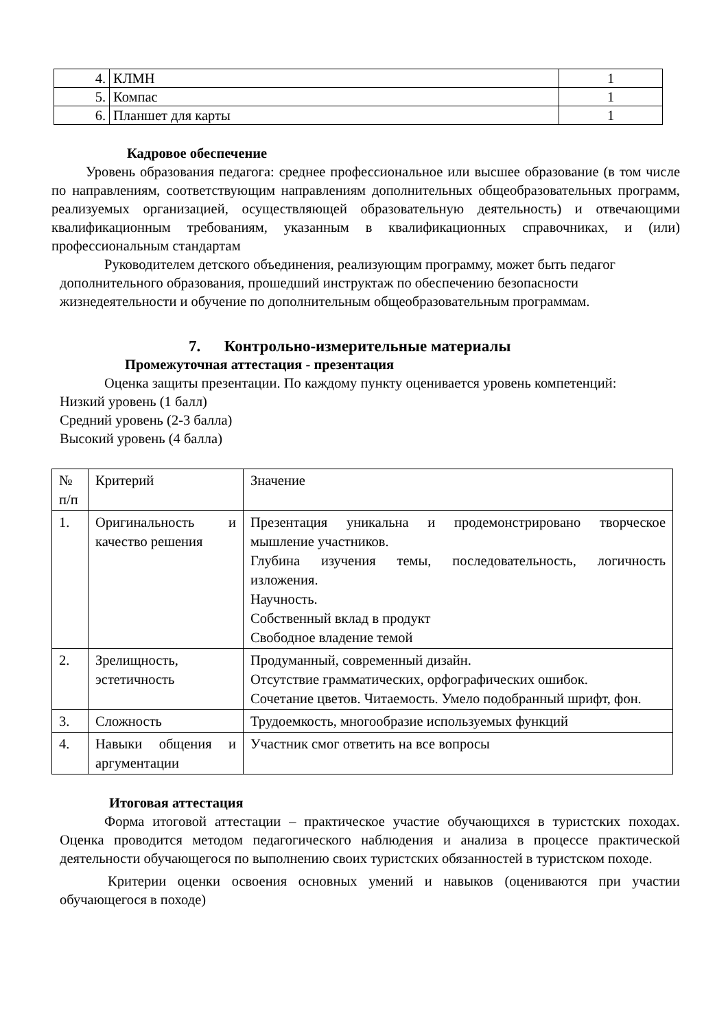| 4. | КЛМН | 1 |
| 5. | Компас | 1 |
| 6. | Планшет для карты | 1 |
Кадровое обеспечение
Уровень образования педагога: среднее профессиональное или высшее образование (в том числе по направлениям, соответствующим направлениям дополнительных общеобразовательных программ, реализуемых организацией, осуществляющей образовательную деятельность) и отвечающими квалификационным требованиям, указанным в квалификационных справочниках, и (или) профессиональным стандартам
Руководителем детского объединения, реализующим программу, может быть педагог дополнительного образования, прошедший инструктаж по обеспечению безопасности жизнедеятельности и обучение по дополнительным общеобразовательным программам.
7. Контрольно-измерительные материалы
Промежуточная аттестация - презентация
Оценка защиты презентации. По каждому пункту оценивается уровень компетенций:
Низкий уровень (1 балл)
Средний уровень (2-3 балла)
Высокий уровень (4 балла)
| № п/п | Критерий | Значение |
| --- | --- | --- |
| 1. | Оригинальность и качество решения | Презентация уникальна и продемонстрировано творческое мышление участников. Глубина изучения темы, последовательность, логичность изложения. Научность. Собственный вклад в продукт Свободное владение темой |
| 2. | Зрелищность, эстетичность | Продуманный, современный дизайн. Отсутствие грамматических, орфографических ошибок. Сочетание цветов. Читаемость. Умело подобранный шрифт, фон. |
| 3. | Сложность | Трудоемкость, многообразие используемых функций |
| 4. | Навыки общения и аргументации | Участник смог ответить на все вопросы |
Итоговая аттестация
Форма итоговой аттестации – практическое участие обучающихся в туристских походах. Оценка проводится методом педагогического наблюдения и анализа в процессе практической деятельности обучающегося по выполнению своих туристских обязанностей в туристском походе.
Критерии оценки освоения основных умений и навыков (оцениваются при участии обучающегося в походе)